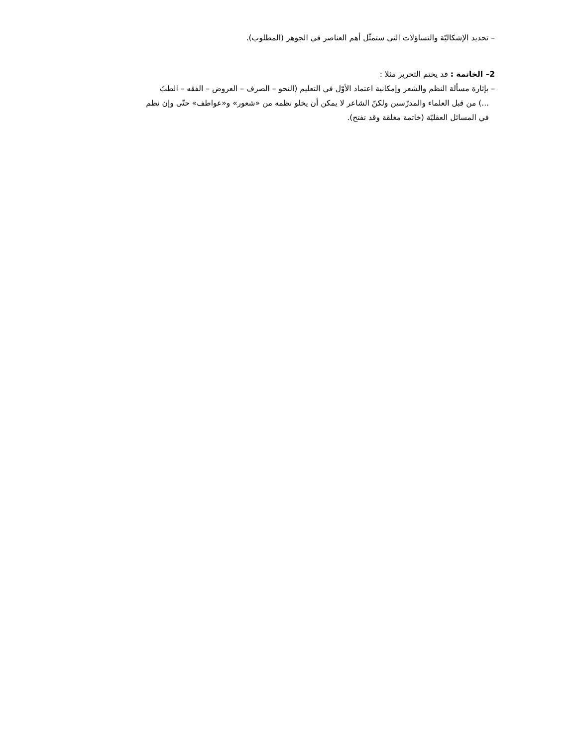– تحديد الإشكاليّة والتساؤلات التي ستمثّل أهم العناصر في الجوهر (المطلوب).
2– الخاتمة : قد يختم التحرير مثلا :
– بإثارة مسألة النظم والشعر وإمكانية اعتماد الأوّل في التعليم (النحو – الصرف – العروض – الفقه – الطبّ
...) من قبل العلماء والمدرّسين ولكنّ الشاعر لا يمكن أن يخلو نظمه من «شعور» و«عواطف» حتّى وإن نظم
في المسائل العقليّة (خاتمة مغلقة وقد تفتح).